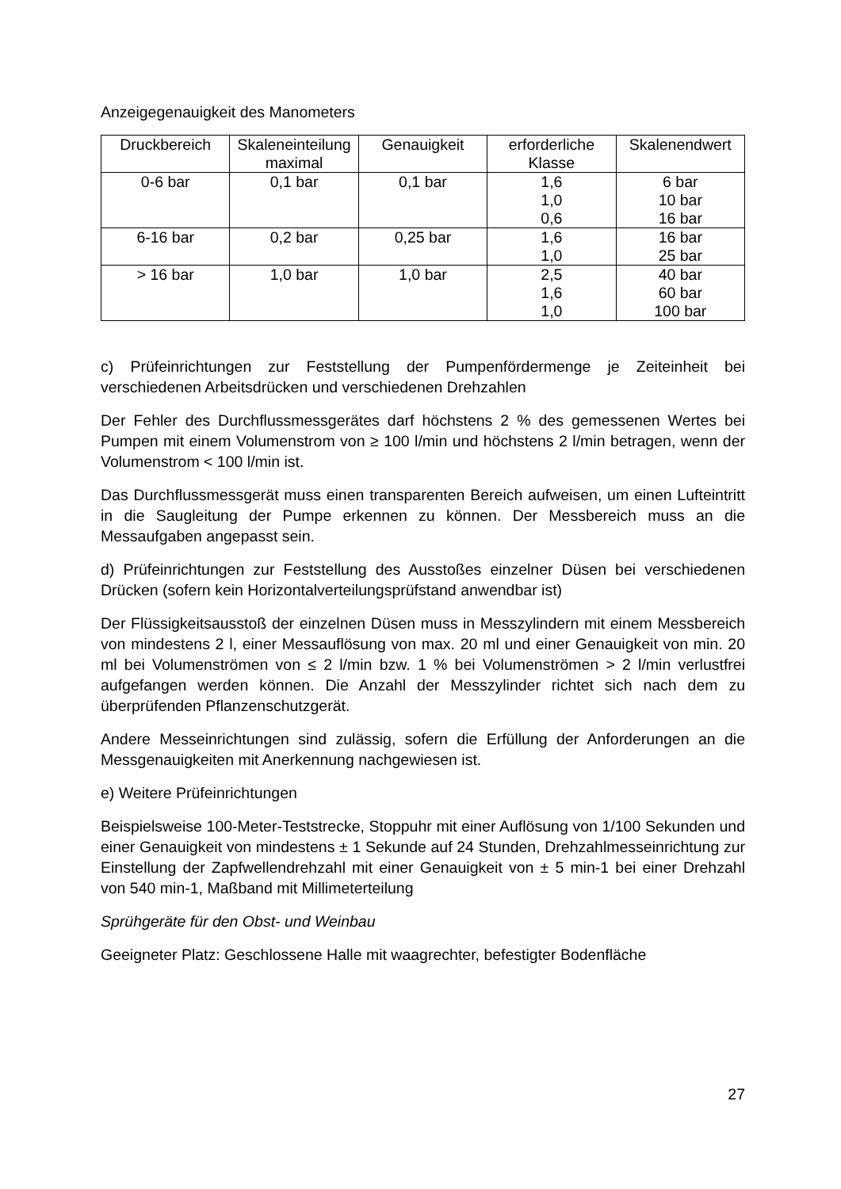Anzeigegenauigkeit des Manometers
| Druckbereich | Skaleneinteilung maximal | Genauigkeit | erforderliche Klasse | Skalenendwert |
| --- | --- | --- | --- | --- |
| 0-6 bar | 0,1 bar | 0,1 bar | 1,6 1,0 0,6 | 6 bar 10 bar 16 bar |
| 6-16 bar | 0,2 bar | 0,25 bar | 1,6 1,0 | 16 bar 25 bar |
| > 16 bar | 1,0 bar | 1,0 bar | 2,5 1,6 1,0 | 40 bar 60 bar 100 bar |
c) Prüfeinrichtungen zur Feststellung der Pumpenfördermenge je Zeiteinheit bei verschiedenen Arbeitsdrücken und verschiedenen Drehzahlen
Der Fehler des Durchflussmessgerätes darf höchstens 2 % des gemessenen Wertes bei Pumpen mit einem Volumenstrom von ≥ 100 l/min und höchstens 2 l/min betragen, wenn der Volumenstrom < 100 l/min ist.
Das Durchflussmessgerät muss einen transparenten Bereich aufweisen, um einen Lufteintritt in die Saugleitung der Pumpe erkennen zu können. Der Messbereich muss an die Messaufgaben angepasst sein.
d) Prüfeinrichtungen zur Feststellung des Ausstoßes einzelner Düsen bei verschiedenen Drücken (sofern kein Horizontalverteilungsprüfstand anwendbar ist)
Der Flüssigkeitsausstoß der einzelnen Düsen muss in Messzylindern mit einem Messbereich von mindestens 2 l, einer Messauflösung von max. 20 ml und einer Genauigkeit von min. 20 ml bei Volumenströmen von ≤ 2 l/min bzw. 1 % bei Volumenströmen > 2 l/min verlustfrei aufgefangen werden können. Die Anzahl der Messzylinder richtet sich nach dem zu überprüfenden Pflanzenschutzgerät.
Andere Messeinrichtungen sind zulässig, sofern die Erfüllung der Anforderungen an die Messgenauigkeiten mit Anerkennung nachgewiesen ist.
e) Weitere Prüfeinrichtungen
Beispielsweise 100-Meter-Teststrecke, Stoppuhr mit einer Auflösung von 1/100 Sekunden und einer Genauigkeit von mindestens ± 1 Sekunde auf 24 Stunden, Drehzahlmesseinrichtung zur Einstellung der Zapfwellendrehzahl mit einer Genauigkeit von ± 5 min-1 bei einer Drehzahl von 540 min-1, Maßband mit Millimeterteilung
Sprühgeräte für den Obst- und Weinbau
Geeigneter Platz: Geschlossene Halle mit waagrechter, befestigter Bodenfläche
27